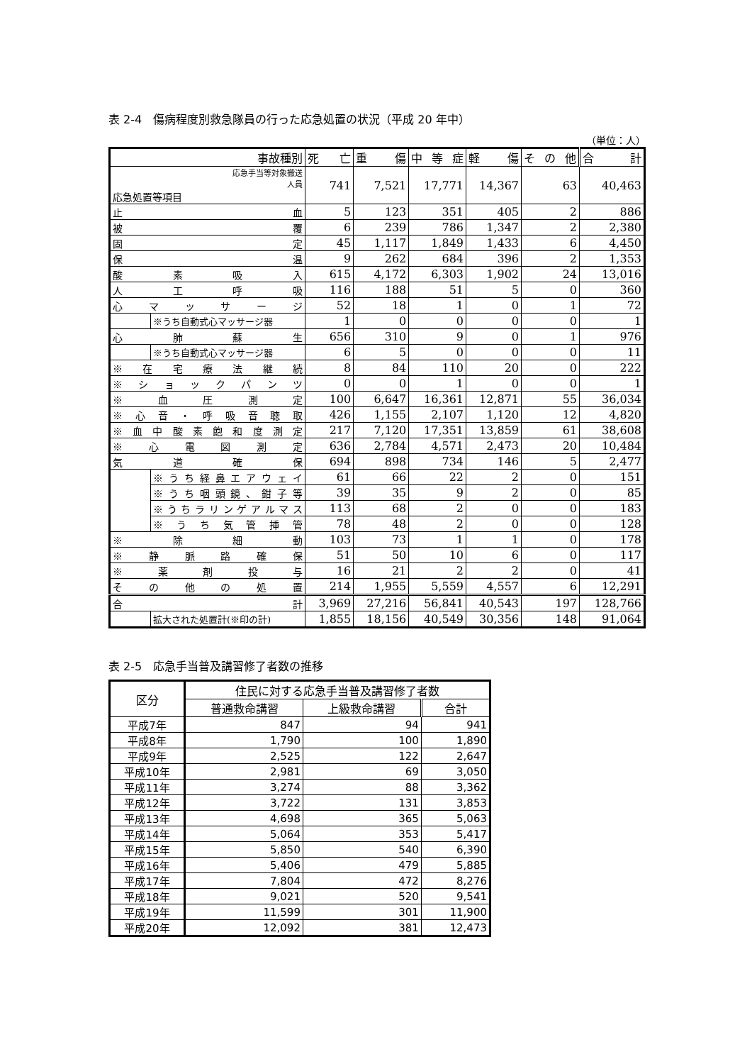表 2-4　傷病程度別救急隊員の行った応急処置の状況（平成 20 年中）
（単位：人）
| 事故種別 | | 死 亡 | 重 傷 | 中 等 症 | 軽 傷 | そ の 他 | 合 計 |
| 応急手当等対象搬送 人員 応急処置等項目 | | 741 | 7,521 | 17,771 | 14,367 | 63 | 40,463 |
| 止 血 | | 5 | 123 | 351 | 405 | 2 | 886 |
| 被 覆 | | 6 | 239 | 786 | 1,347 | 2 | 2,380 |
| 固 定 | | 45 | 1,117 | 1,849 | 1,433 | 6 | 4,450 |
| 保 温 | | 9 | 262 | 684 | 396 | 2 | 1,353 |
| 酸 素 吸 入 | | 615 | 4,172 | 6,303 | 1,902 | 24 | 13,016 |
| 人 工 呼 吸 | | 116 | 188 | 51 | 5 | 0 | 360 |
| 心 マ ッ サ ー ジ | | 52 | 18 | 1 | 0 | 1 | 72 |
| | ※うち自動式心マッサージ器 | 1 | 0 | 0 | 0 | 0 | 1 |
| 心 肺 蘇 生 | | 656 | 310 | 9 | 0 | 1 | 976 |
| | ※うち自動式心マッサージ器 | 6 | 5 | 0 | 0 | 0 | 11 |
| ※ 在 宅 療 法 継 続 | | 8 | 84 | 110 | 20 | 0 | 222 |
| ※ シ ョ ッ ク パ ン ツ | | 0 | 0 | 1 | 0 | 0 | 1 |
| ※ 血 圧 測 定 | | 100 | 6,647 | 16,361 | 12,871 | 55 | 36,034 |
| ※ 心 音 ・ 呼 吸 音 聴 取 | | 426 | 1,155 | 2,107 | 1,120 | 12 | 4,820 |
| ※ 血 中 酸 素 飽 和 度 測 定 | | 217 | 7,120 | 17,351 | 13,859 | 61 | 38,608 |
| ※ 心 電 図 測 定 | | 636 | 2,784 | 4,571 | 2,473 | 20 | 10,484 |
| 気 道 確 保 | | 694 | 898 | 734 | 146 | 5 | 2,477 |
| | ※うち経鼻エアウェイ | 61 | 66 | 22 | 2 | 0 | 151 |
| | ※うち咽頭鏡、鉗子等 | 39 | 35 | 9 | 2 | 0 | 85 |
| | ※うちラリンゲアルマス | 113 | 68 | 2 | 0 | 0 | 183 |
| | ※ う ち 気 管 挿 管 | 78 | 48 | 2 | 0 | 0 | 128 |
| ※ 除 細 動 | | 103 | 73 | 1 | 1 | 0 | 178 |
| ※ 静 脈 路 確 保 | | 51 | 50 | 10 | 6 | 0 | 117 |
| ※ 薬 剤 投 与 | | 16 | 21 | 2 | 2 | 0 | 41 |
| そ の 他 の 処 置 | | 214 | 1,955 | 5,559 | 4,557 | 6 | 12,291 |
| 合 計 | | 3,969 | 27,216 | 56,841 | 40,543 | 197 | 128,766 |
| | 拡大された処置計(※印の計) | 1,855 | 18,156 | 40,549 | 30,356 | 148 | 91,064 |
表 2-5　応急手当普及講習修了者数の推移
| 区分 | 住民に対する応急手当普及講習修了者数 | | |
| --- | --- | --- | --- |
| | 普通救命講習 | 上級救命講習 | 合計 |
| 平成7年 | 847 | 94 | 941 |
| 平成8年 | 1,790 | 100 | 1,890 |
| 平成9年 | 2,525 | 122 | 2,647 |
| 平成10年 | 2,981 | 69 | 3,050 |
| 平成11年 | 3,274 | 88 | 3,362 |
| 平成12年 | 3,722 | 131 | 3,853 |
| 平成13年 | 4,698 | 365 | 5,063 |
| 平成14年 | 5,064 | 353 | 5,417 |
| 平成15年 | 5,850 | 540 | 6,390 |
| 平成16年 | 5,406 | 479 | 5,885 |
| 平成17年 | 7,804 | 472 | 8,276 |
| 平成18年 | 9,021 | 520 | 9,541 |
| 平成19年 | 11,599 | 301 | 11,900 |
| 平成20年 | 12,092 | 381 | 12,473 |